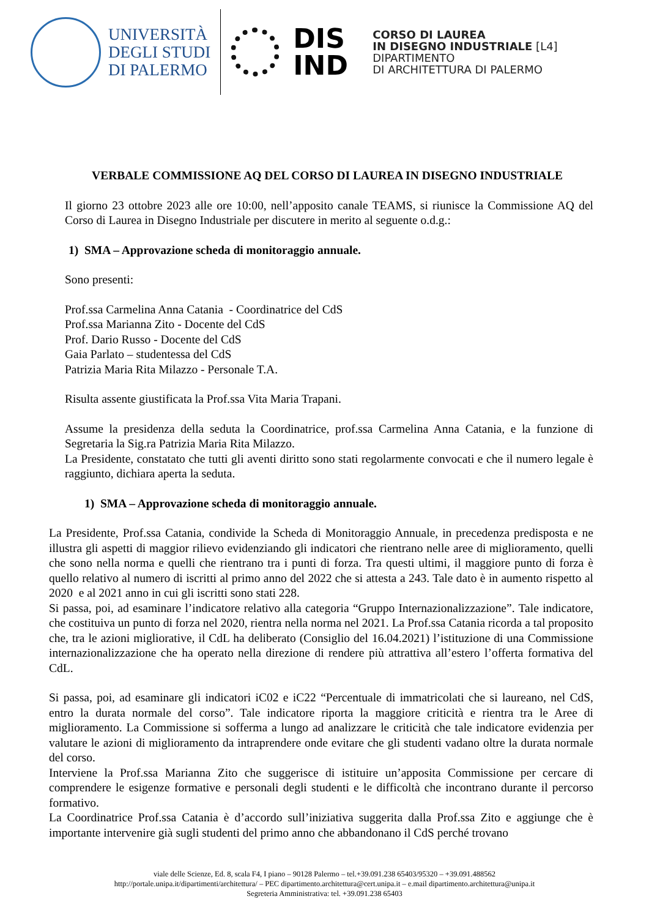UNIVERSITÀ
DEGLI STUDI
DI PALERMO
DIS
IND
CORSO DI LAUREA
IN DISEGNO INDUSTRIALE [L4]
DIPARTIMENTO
DI ARCHITETTURA DI PALERMO
VERBALE COMMISSIONE AQ DEL CORSO DI LAUREA IN DISEGNO INDUSTRIALE
Il giorno 23 ottobre 2023 alle ore 10:00, nell’apposito canale TEAMS, si riunisce la Commissione AQ del Corso di Laurea in Disegno Industriale per discutere in merito al seguente o.d.g.:
1) SMA – Approvazione scheda di monitoraggio annuale.
Sono presenti:
Prof.ssa Carmelina Anna Catania - Coordinatrice del CdS
Prof.ssa Marianna Zito - Docente del CdS
Prof. Dario Russo - Docente del CdS
Gaia Parlato – studentessa del CdS
Patrizia Maria Rita Milazzo - Personale T.A.
Risulta assente giustificata la Prof.ssa Vita Maria Trapani.
Assume la presidenza della seduta la Coordinatrice, prof.ssa Carmelina Anna Catania, e la funzione di Segretaria la Sig.ra Patrizia Maria Rita Milazzo.
La Presidente, constatato che tutti gli aventi diritto sono stati regolarmente convocati e che il numero legale è raggiunto, dichiara aperta la seduta.
1) SMA – Approvazione scheda di monitoraggio annuale.
La Presidente, Prof.ssa Catania, condivide la Scheda di Monitoraggio Annuale, in precedenza predisposta e ne illustra gli aspetti di maggior rilievo evidenziando gli indicatori che rientrano nelle aree di miglioramento, quelli che sono nella norma e quelli che rientrano tra i punti di forza. Tra questi ultimi, il maggiore punto di forza è quello relativo al numero di iscritti al primo anno del 2022 che si attesta a 243. Tale dato è in aumento rispetto al 2020 e al 2021 anno in cui gli iscritti sono stati 228.
Si passa, poi, ad esaminare l’indicatore relativo alla categoria “Gruppo Internazionalizzazione”. Tale indicatore, che costituiva un punto di forza nel 2020, rientra nella norma nel 2021. La Prof.ssa Catania ricorda a tal proposito che, tra le azioni migliorative, il CdL ha deliberato (Consiglio del 16.04.2021) l’istituzione di una Commissione internazionalizzazione che ha operato nella direzione di rendere più attrattiva all’estero l’offerta formativa del CdL.
Si passa, poi, ad esaminare gli indicatori iC02 e iC22 “Percentuale di immatricolati che si laureano, nel CdS, entro la durata normale del corso”. Tale indicatore riporta la maggiore criticità e rientra tra le Aree di miglioramento. La Commissione si sofferma a lungo ad analizzare le criticità che tale indicatore evidenzia per valutare le azioni di miglioramento da intraprendere onde evitare che gli studenti vadano oltre la durata normale del corso.
Interviene la Prof.ssa Marianna Zito che suggerisce di istituire un’apposita Commissione per cercare di comprendere le esigenze formative e personali degli studenti e le difficoltà che incontrano durante il percorso formativo.
La Coordinatrice Prof.ssa Catania è d’accordo sull’iniziativa suggerita dalla Prof.ssa Zito e aggiunge che è importante intervenire già sugli studenti del primo anno che abbandonano il CdS perché trovano
viale delle Scienze, Ed. 8, scala F4, I piano – 90128 Palermo – tel.+39.091.238 65403/95320 – +39.091.488562
http://portale.unipa.it/dipartimenti/architettura/ – PEC dipartimento.architettura@cert.unipa.it – e.mail dipartimento.architettura@unipa.it
Segreteria Amministrativa: tel. +39.091.238 65403